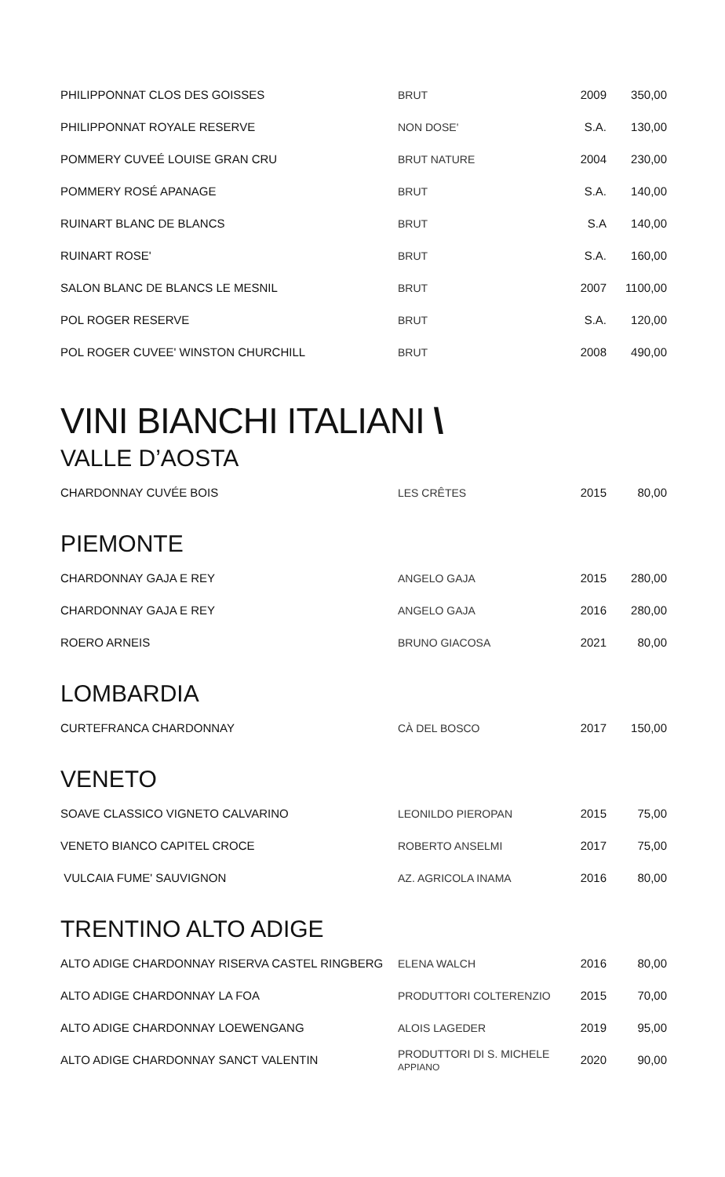| PHILIPPONNAT CLOS DES GOISSES | BRUT | 2009 | 350,00 |
| PHILIPPONNAT ROYALE RESERVE | NON DOSE' | S.A. | 130,00 |
| POMMERY CUVEÉ LOUISE GRAN CRU | BRUT NATURE | 2004 | 230,00 |
| POMMERY ROSÉ APANAGE | BRUT | S.A. | 140,00 |
| RUINART BLANC DE BLANCS | BRUT | S.A | 140,00 |
| RUINART ROSE' | BRUT | S.A. | 160,00 |
| SALON BLANC DE BLANCS LE MESNIL | BRUT | 2007 | 1100,00 |
| POL ROGER RESERVE | BRUT | S.A. | 120,00 |
| POL ROGER CUVEE' WINSTON CHURCHILL | BRUT | 2008 | 490,00 |
VINI BIANCHI ITALIANI \
VALLE D’AOSTA
| CHARDONNAY CUVÉE BOIS | LES CRÊTES | 2015 | 80,00 |
PIEMONTE
| CHARDONNAY GAJA E REY | ANGELO GAJA | 2015 | 280,00 |
| CHARDONNAY GAJA E REY | ANGELO GAJA | 2016 | 280,00 |
| ROERO ARNEIS | BRUNO GIACOSA | 2021 | 80,00 |
LOMBARDIA
| CURTEFRANCA CHARDONNAY | CÀ DEL BOSCO | 2017 | 150,00 |
VENETO
| SOAVE CLASSICO VIGNETO CALVARINO | LEONILDO PIEROPAN | 2015 | 75,00 |
| VENETO BIANCO CAPITEL CROCE | ROBERTO ANSELMI | 2017 | 75,00 |
| VULCAIA FUME' SAUVIGNON | AZ. AGRICOLA INAMA | 2016 | 80,00 |
TRENTINO ALTO ADIGE
| ALTO ADIGE CHARDONNAY RISERVA CASTEL RINGBERG | ELENA WALCH | 2016 | 80,00 |
| ALTO ADIGE CHARDONNAY LA FOA | PRODUTTORI COLTERENZIO | 2015 | 70,00 |
| ALTO ADIGE CHARDONNAY LOEWENGANG | ALOIS LAGEDER | 2019 | 95,00 |
| ALTO ADIGE CHARDONNAY SANCT VALENTIN | PRODUTTORI DI S. MICHELE APPIANO | 2020 | 90,00 |